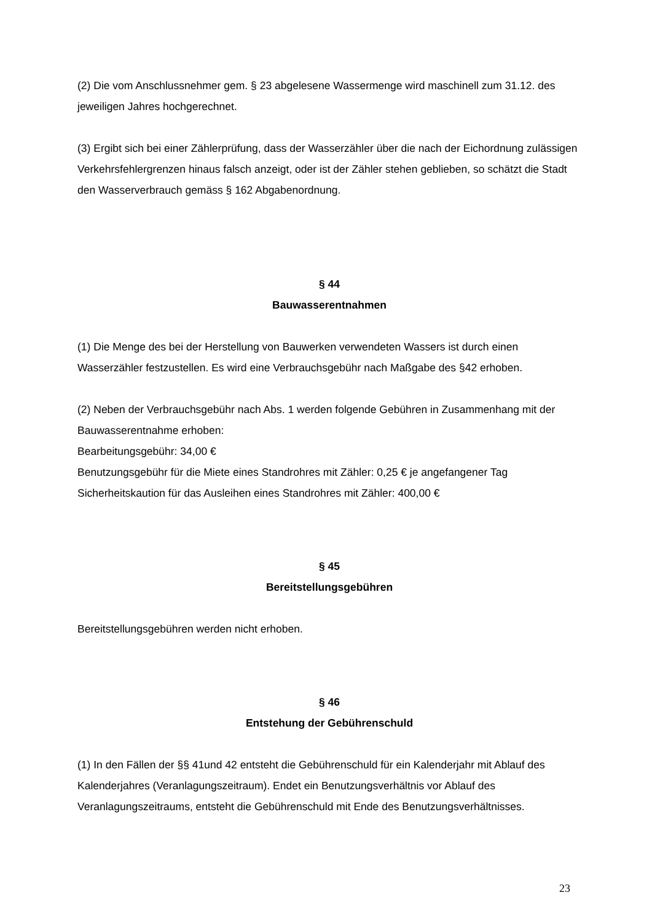(2) Die vom Anschlussnehmer gem. § 23 abgelesene Wassermenge wird maschinell zum 31.12. des jeweiligen Jahres hochgerechnet.
(3) Ergibt sich bei einer Zählerprüfung, dass der Wasserzähler über die nach der Eichordnung zulässigen Verkehrsfehlergrenzen hinaus falsch anzeigt, oder ist der Zähler stehen geblieben, so schätzt die Stadt den Wasserverbrauch gemäss § 162 Abgabenordnung.
§ 44
Bauwasserentnahmen
(1) Die Menge des bei der Herstellung von Bauwerken verwendeten Wassers ist durch einen Wasserzähler festzustellen. Es wird eine Verbrauchsgebühr nach Maßgabe des §42 erhoben.
(2) Neben der Verbrauchsgebühr nach Abs. 1 werden folgende Gebühren in Zusammenhang mit der Bauwasserentnahme erhoben:
Bearbeitungsgebühr: 34,00 €
Benutzungsgebühr für die Miete eines Standrohres mit Zähler: 0,25 € je angefangener Tag
Sicherheitskaution für das Ausleihen eines Standrohres mit Zähler: 400,00 €
§ 45
Bereitstellungsgebühren
Bereitstellungsgebühren werden nicht erhoben.
§ 46
Entstehung der Gebührenschuld
(1) In den Fällen der §§ 41und 42 entsteht die Gebührenschuld für ein Kalenderjahr mit Ablauf des Kalenderjahres (Veranlagungszeitraum). Endet ein Benutzungsverhältnis vor Ablauf des Veranlagungszeitraums, entsteht die Gebührenschuld mit Ende des Benutzungsverhältnisses.
23